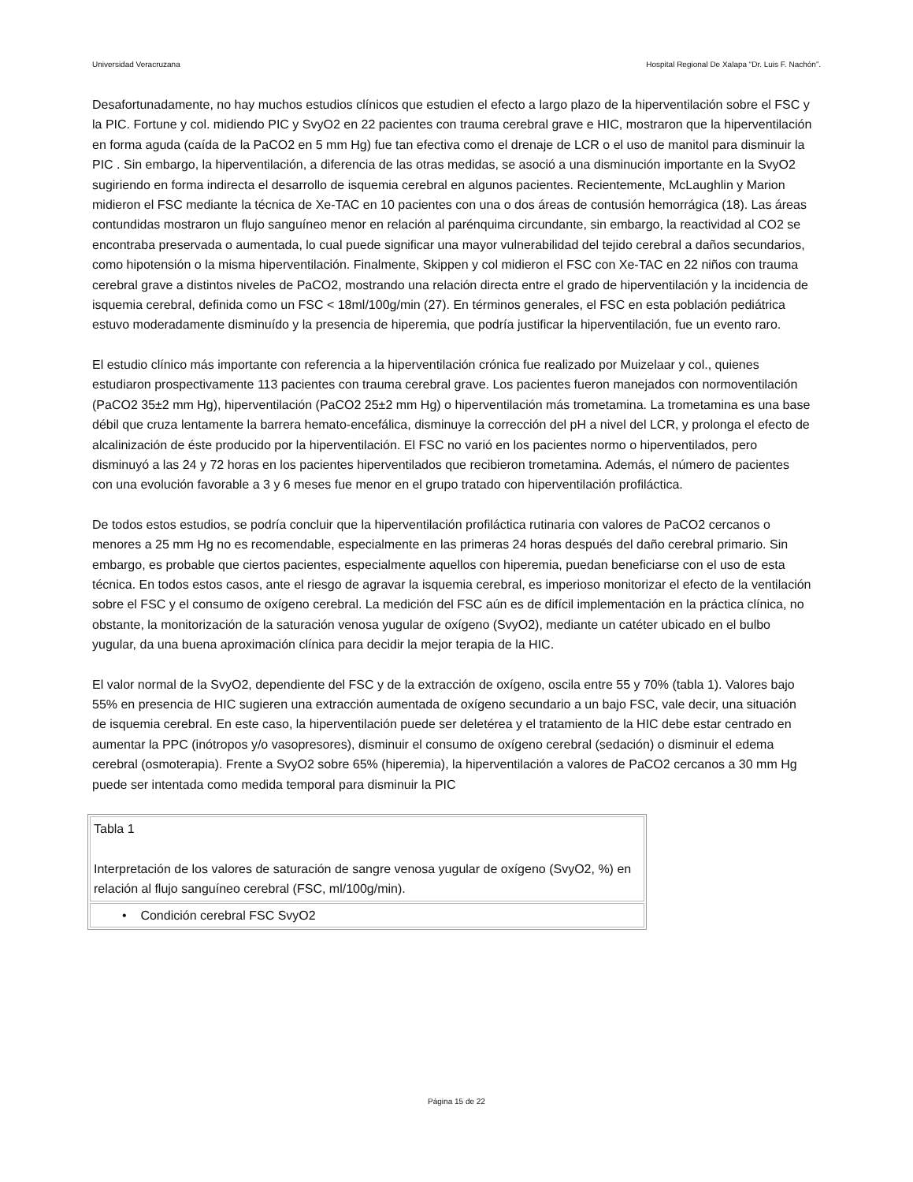Universidad Veracruzana Hospital Regional De Xalapa “Dr. Luis F. Nachón”.
Desafortunadamente, no hay muchos estudios clínicos que estudien el efecto a largo plazo de la hiperventilación sobre el FSC y la PIC. Fortune y col. midiendo PIC y SvyO2 en 22 pacientes con trauma cerebral grave e HIC, mostraron que la hiperventilación en forma aguda (caída de la PaCO2 en 5 mm Hg) fue tan efectiva como el drenaje de LCR o el uso de manitol para disminuir la PIC . Sin embargo, la hiperventilación, a diferencia de las otras medidas, se asoció a una disminución importante en la SvyO2 sugiriendo en forma indirecta el desarrollo de isquemia cerebral en algunos pacientes. Recientemente, McLaughlin y Marion midieron el FSC mediante la técnica de Xe-TAC en 10 pacientes con una o dos áreas de contusión hemorrágica (18). Las áreas contundidas mostraron un flujo sanguíneo menor en relación al parénquima circundante, sin embargo, la reactividad al CO2 se encontraba preservada o aumentada, lo cual puede significar una mayor vulnerabilidad del tejido cerebral a daños secundarios, como hipotensión o la misma hiperventilación. Finalmente, Skippen y col midieron el FSC con Xe-TAC en 22 niños con trauma cerebral grave a distintos niveles de PaCO2, mostrando una relación directa entre el grado de hiperventilación y la incidencia de isquemia cerebral, definida como un FSC < 18ml/100g/min (27). En términos generales, el FSC en esta población pediátrica estuvo moderadamente disminuído y la presencia de hiperemia, que podría justificar la hiperventilación, fue un evento raro.
El estudio clínico más importante con referencia a la hiperventilación crónica fue realizado por Muizelaar y col., quienes estudiaron prospectivamente 113 pacientes con trauma cerebral grave. Los pacientes fueron manejados con normoventilación (PaCO2 35±2 mm Hg), hiperventilación (PaCO2 25±2 mm Hg) o hiperventilación más trometamina. La trometamina es una base débil que cruza lentamente la barrera hemato-encefálica, disminuye la corrección del pH a nivel del LCR, y prolonga el efecto de alcalinización de éste producido por la hiperventilación. El FSC no varió en los pacientes normo o hiperventilados, pero disminuyó a las 24 y 72 horas en los pacientes hiperventilados que recibieron trometamina. Además, el número de pacientes con una evolución favorable a 3 y 6 meses fue menor en el grupo tratado con hiperventilación profiláctica.
De todos estos estudios, se podría concluir que la hiperventilación profiláctica rutinaria con valores de PaCO2 cercanos o menores a 25 mm Hg no es recomendable, especialmente en las primeras 24 horas después del daño cerebral primario. Sin embargo, es probable que ciertos pacientes, especialmente aquellos con hiperemia, puedan beneficiarse con el uso de esta técnica. En todos estos casos, ante el riesgo de agravar la isquemia cerebral, es imperioso monitorizar el efecto de la ventilación sobre el FSC y el consumo de oxígeno cerebral. La medición del FSC aún es de difícil implementación en la práctica clínica, no obstante, la monitorización de la saturación venosa yugular de oxígeno (SvyO2), mediante un catéter ubicado en el bulbo yugular, da una buena aproximación clínica para decidir la mejor terapia de la HIC.
El valor normal de la SvyO2, dependiente del FSC y de la extracción de oxígeno, oscila entre 55 y 70% (tabla 1). Valores bajo 55% en presencia de HIC sugieren una extracción aumentada de oxígeno secundario a un bajo FSC, vale decir, una situación de isquemia cerebral. En este caso, la hiperventilación puede ser deletérea y el tratamiento de la HIC debe estar centrado en aumentar la PPC (inótropos y/o vasopresores), disminuir el consumo de oxígeno cerebral (sedación) o disminuir el edema cerebral (osmoterapia). Frente a SvyO2 sobre 65% (hiperemia), la hiperventilación a valores de PaCO2 cercanos a 30 mm Hg puede ser intentada como medida temporal para disminuir la PIC
| Tabla 1 Interpretación de los valores de saturación de sangre venosa yugular de oxígeno (SvyO2, %) en relación al flujo sanguíneo cerebral (FSC, ml/100g/min). |
| • Condición cerebral FSC SvyO2 |
Página 15 de 22